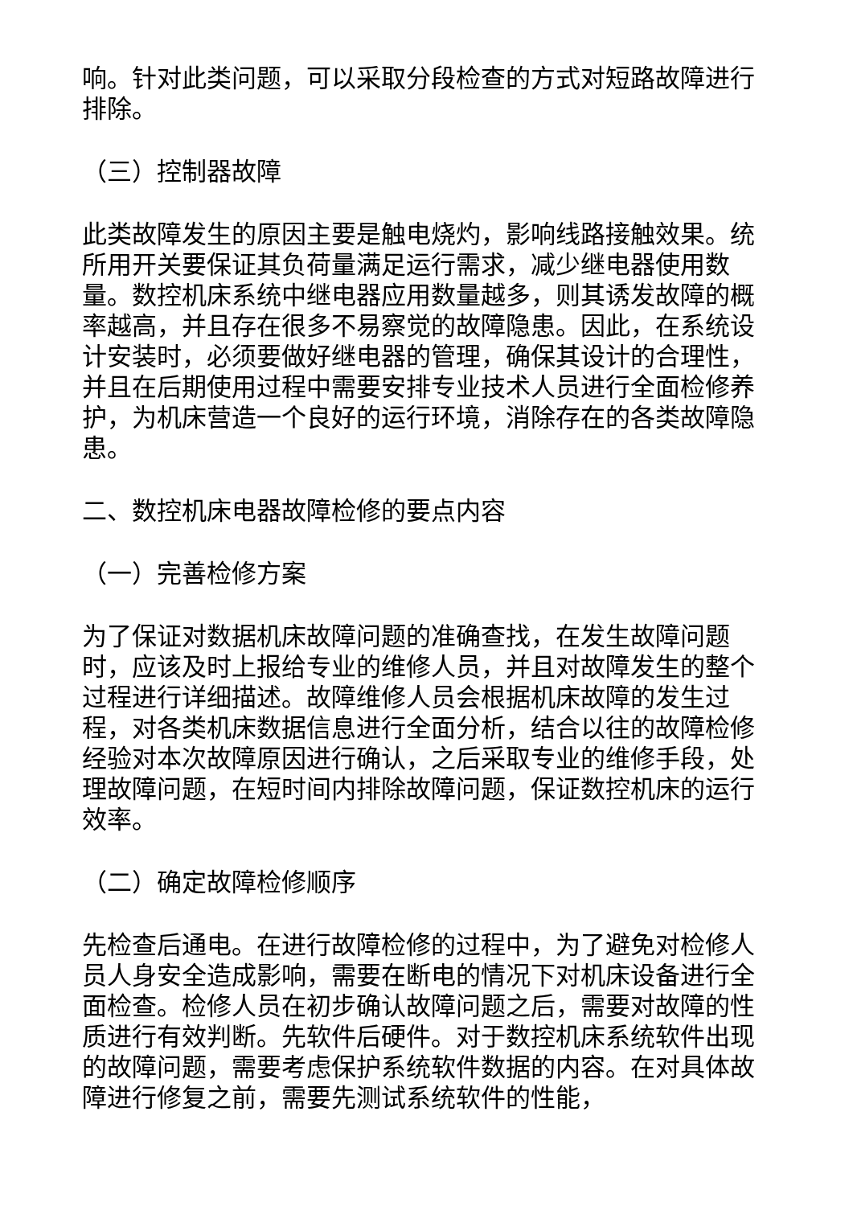响。针对此类问题，可以采取分段检查的方式对短路故障进行排除。
（三）控制器故障
此类故障发生的原因主要是触电烧灼，影响线路接触效果。统所用开关要保证其负荷量满足运行需求，减少继电器使用数量。数控机床系统中继电器应用数量越多，则其诱发故障的概率越高，并且存在很多不易察觉的故障隐患。因此，在系统设计安装时，必须要做好继电器的管理，确保其设计的合理性，并且在后期使用过程中需要安排专业技术人员进行全面检修养护，为机床营造一个良好的运行环境，消除存在的各类故障隐患。
二、数控机床电器故障检修的要点内容
（一）完善检修方案
为了保证对数据机床故障问题的准确查找，在发生故障问题时，应该及时上报给专业的维修人员，并且对故障发生的整个过程进行详细描述。故障维修人员会根据机床故障的发生过程，对各类机床数据信息进行全面分析，结合以往的故障检修经验对本次故障原因进行确认，之后采取专业的维修手段，处理故障问题，在短时间内排除故障问题，保证数控机床的运行效率。
（二）确定故障检修顺序
先检查后通电。在进行故障检修的过程中，为了避免对检修人员人身安全造成影响，需要在断电的情况下对机床设备进行全面检查。检修人员在初步确认故障问题之后，需要对故障的性质进行有效判断。先软件后硬件。对于数控机床系统软件出现的故障问题，需要考虑保护系统软件数据的内容。在对具体故障进行修复之前，需要先测试系统软件的性能，